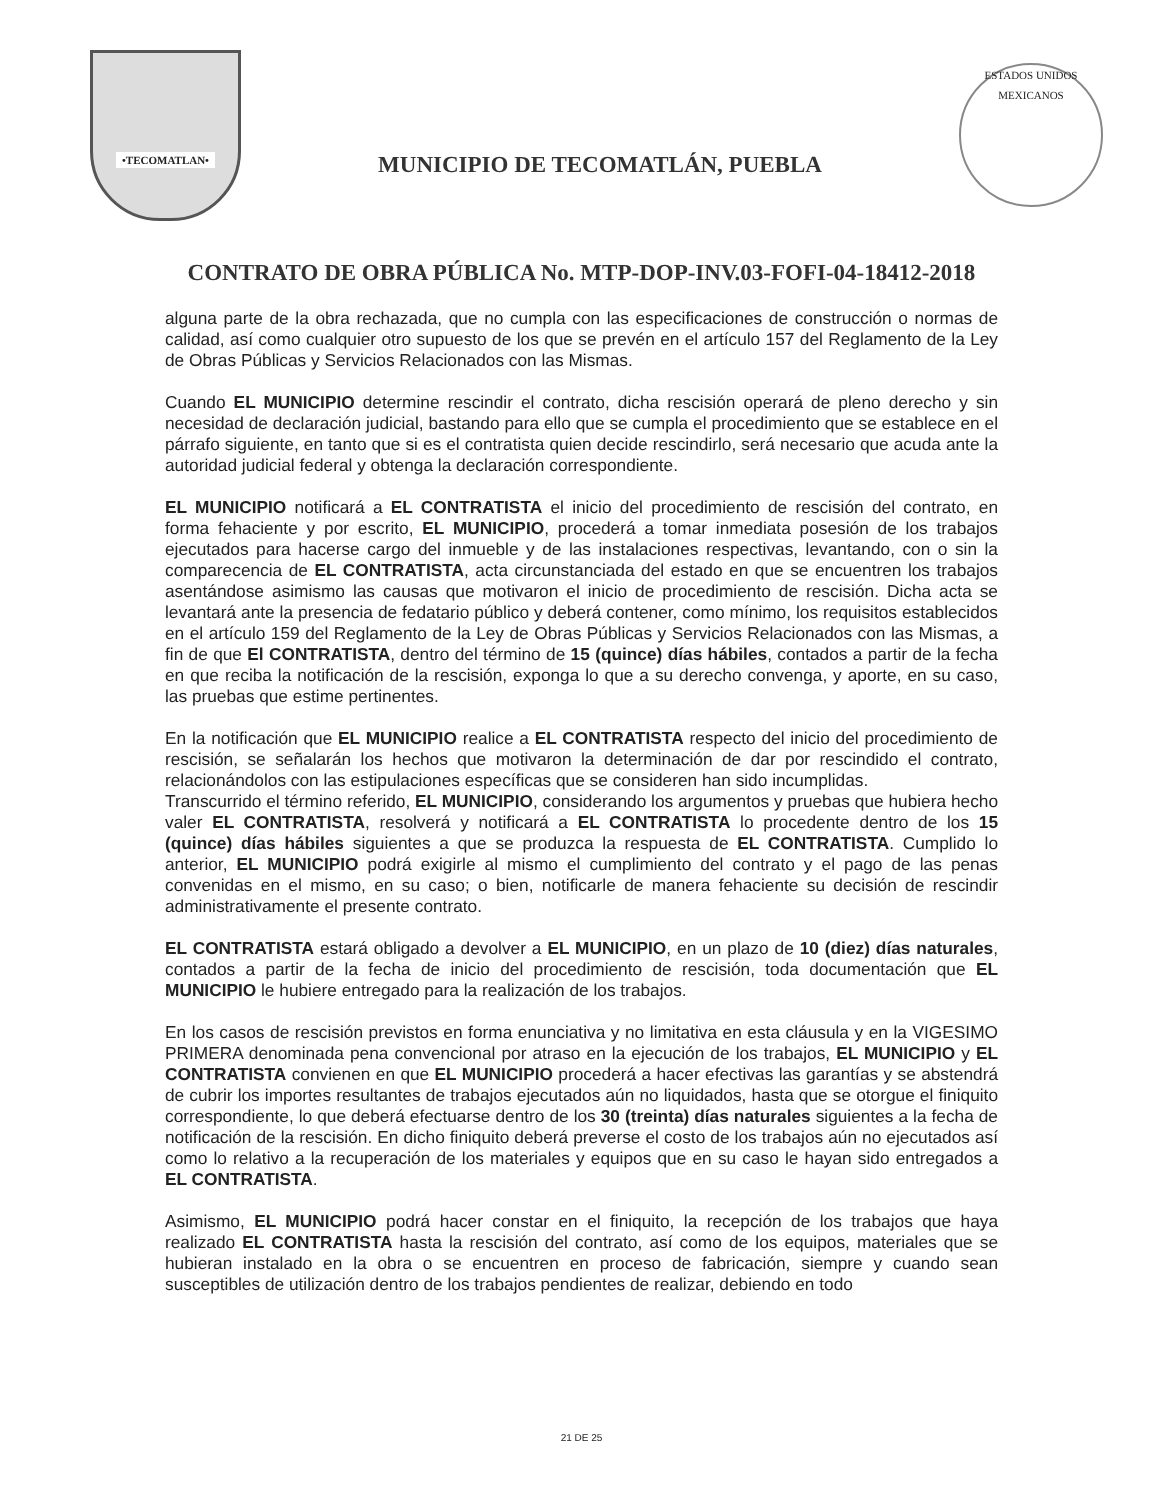•TECOMATLAN•
MUNICIPIO DE TECOMATLÁN, PUEBLA
ESTADOS UNIDOS MEXICANOS
CONTRATO DE OBRA PÚBLICA No. MTP-DOP-INV.03-FOFI-04-18412-2018
alguna parte de la obra rechazada, que no cumpla con las especificaciones de construcción o normas de calidad, así como cualquier otro supuesto de los que se prevén en el artículo 157 del Reglamento de la Ley de Obras Públicas y Servicios Relacionados con las Mismas.
Cuando EL MUNICIPIO determine rescindir el contrato, dicha rescisión operará de pleno derecho y sin necesidad de declaración judicial, bastando para ello que se cumpla el procedimiento que se establece en el párrafo siguiente, en tanto que si es el contratista quien decide rescindirlo, será necesario que acuda ante la autoridad judicial federal y obtenga la declaración correspondiente.
EL MUNICIPIO notificará a EL CONTRATISTA el inicio del procedimiento de rescisión del contrato, en forma fehaciente y por escrito, EL MUNICIPIO, procederá a tomar inmediata posesión de los trabajos ejecutados para hacerse cargo del inmueble y de las instalaciones respectivas, levantando, con o sin la comparecencia de EL CONTRATISTA, acta circunstanciada del estado en que se encuentren los trabajos asentándose asimismo las causas que motivaron el inicio de procedimiento de rescisión. Dicha acta se levantará ante la presencia de fedatario público y deberá contener, como mínimo, los requisitos establecidos en el artículo 159 del Reglamento de la Ley de Obras Públicas y Servicios Relacionados con las Mismas, a fin de que El CONTRATISTA, dentro del término de 15 (quince) días hábiles, contados a partir de la fecha en que reciba la notificación de la rescisión, exponga lo que a su derecho convenga, y aporte, en su caso, las pruebas que estime pertinentes.
En la notificación que EL MUNICIPIO realice a EL CONTRATISTA respecto del inicio del procedimiento de rescisión, se señalarán los hechos que motivaron la determinación de dar por rescindido el contrato, relacionándolos con las estipulaciones específicas que se consideren han sido incumplidas.
Transcurrido el término referido, EL MUNICIPIO, considerando los argumentos y pruebas que hubiera hecho valer EL CONTRATISTA, resolverá y notificará a EL CONTRATISTA lo procedente dentro de los 15 (quince) días hábiles siguientes a que se produzca la respuesta de EL CONTRATISTA. Cumplido lo anterior, EL MUNICIPIO podrá exigirle al mismo el cumplimiento del contrato y el pago de las penas convenidas en el mismo, en su caso; o bien, notificarle de manera fehaciente su decisión de rescindir administrativamente el presente contrato.
EL CONTRATISTA estará obligado a devolver a EL MUNICIPIO, en un plazo de 10 (diez) días naturales, contados a partir de la fecha de inicio del procedimiento de rescisión, toda documentación que EL MUNICIPIO le hubiere entregado para la realización de los trabajos.
En los casos de rescisión previstos en forma enunciativa y no limitativa en esta cláusula y en la VIGESIMO PRIMERA denominada pena convencional por atraso en la ejecución de los trabajos, EL MUNICIPIO y EL CONTRATISTA convienen en que EL MUNICIPIO procederá a hacer efectivas las garantías y se abstendrá de cubrir los importes resultantes de trabajos ejecutados aún no liquidados, hasta que se otorgue el finiquito correspondiente, lo que deberá efectuarse dentro de los 30 (treinta) días naturales siguientes a la fecha de notificación de la rescisión. En dicho finiquito deberá preverse el costo de los trabajos aún no ejecutados así como lo relativo a la recuperación de los materiales y equipos que en su caso le hayan sido entregados a EL CONTRATISTA.
Asimismo, EL MUNICIPIO podrá hacer constar en el finiquito, la recepción de los trabajos que haya realizado EL CONTRATISTA hasta la rescisión del contrato, así como de los equipos, materiales que se hubieran instalado en la obra o se encuentren en proceso de fabricación, siempre y cuando sean susceptibles de utilización dentro de los trabajos pendientes de realizar, debiendo en todo
21 DE 25